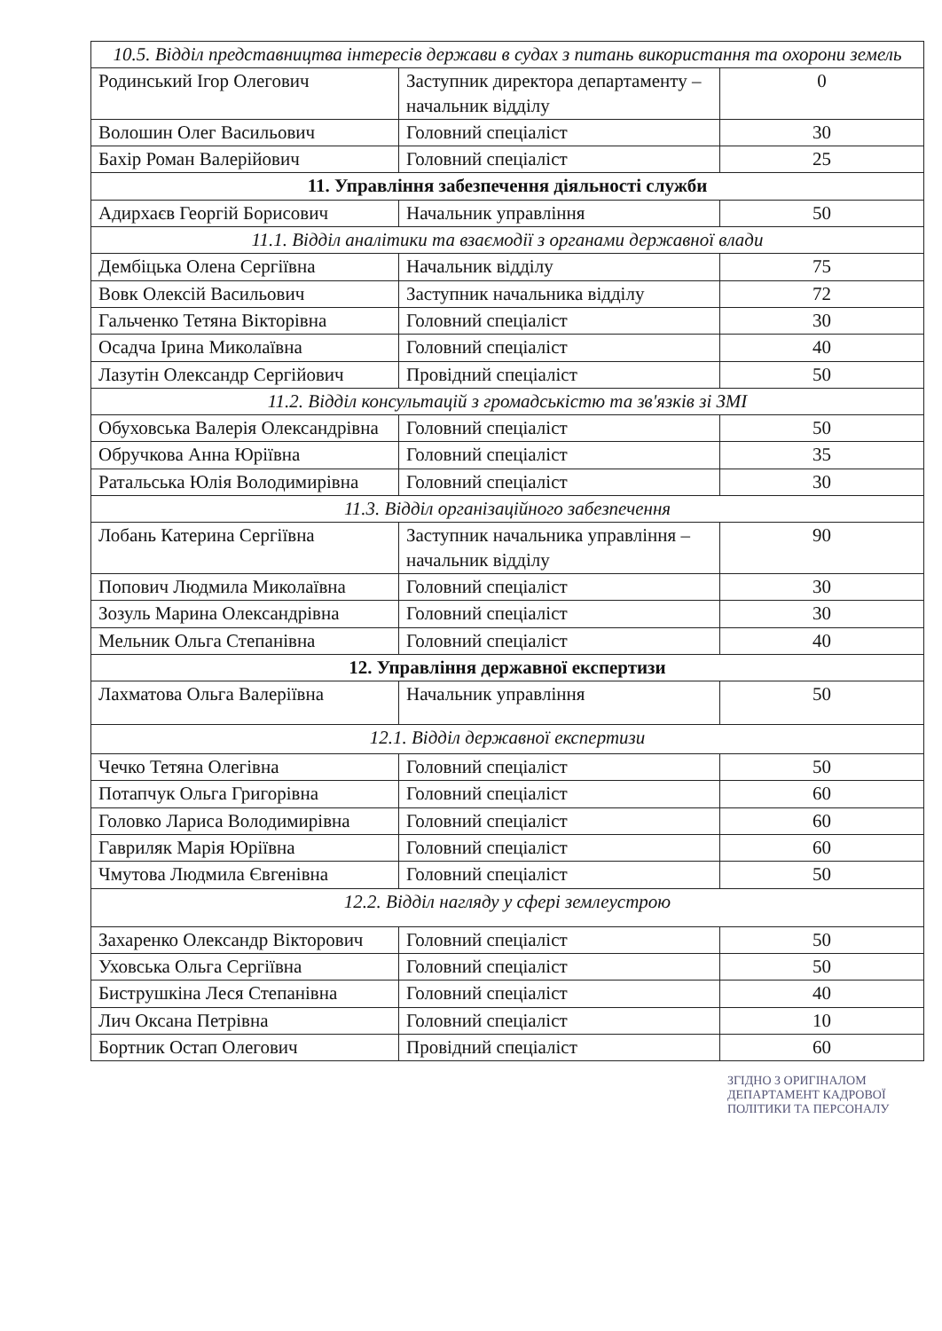| 10.5. Відділ представництва інтересів держави в судах з питань використання та охорони земель | | |
| Родинський Ігор Олегович | Заступник директора департаменту – начальник відділу | 0 |
| Волошин Олег Васильович | Головний спеціаліст | 30 |
| Бахір Роман Валерійович | Головний спеціаліст | 25 |
| 11. Управління забезпечення діяльності служби | | |
| Адирхаєв Георгій Борисович | Начальник управління | 50 |
| 11.1. Відділ аналітики та взаємодії з органами державної влади | | |
| Дембіцька Олена Сергіївна | Начальник відділу | 75 |
| Вовк Олексій Васильович | Заступник начальника відділу | 72 |
| Гальченко Тетяна Вікторівна | Головний спеціаліст | 30 |
| Осадча Ірина Миколаївна | Головний спеціаліст | 40 |
| Лазутін Олександр Сергійович | Провідний спеціаліст | 50 |
| 11.2. Відділ консультацій з громадськістю та зв'язків зі ЗМІ | | |
| Обуховська Валерія Олександрівна | Головний спеціаліст | 50 |
| Обручкова Анна Юріївна | Головний спеціаліст | 35 |
| Ратальська Юлія Володимирівна | Головний спеціаліст | 30 |
| 11.3. Відділ організаційного забезпечення | | |
| Лобань Катерина Сергіївна | Заступник начальника управління – начальник відділу | 90 |
| Попович Людмила Миколаївна | Головний спеціаліст | 30 |
| Зозуль Марина Олександрівна | Головний спеціаліст | 30 |
| Мельник Ольга Степанівна | Головний спеціаліст | 40 |
| 12. Управління державної експертизи | | |
| Лахматова Ольга Валеріївна | Начальник управління | 50 |
| 12.1. Відділ державної експертизи | | |
| Чечко Тетяна Олегівна | Головний спеціаліст | 50 |
| Потапчук Ольга Григорівна | Головний спеціаліст | 60 |
| Головко Лариса Володимирівна | Головний спеціаліст | 60 |
| Гавриляк Марія Юріївна | Головний спеціаліст | 60 |
| Чмутова Людмила Євгенівна | Головний спеціаліст | 50 |
| 12.2. Відділ нагляду у сфері землеустрою | | |
| Захаренко Олександр Вікторович | Головний спеціаліст | 50 |
| Уховська Ольга Сергіївна | Головний спеціаліст | 50 |
| Биструшкіна Леся Степанівна | Головний спеціаліст | 40 |
| Лич Оксана Петрівна | Головний спеціаліст | 10 |
| Бортник Остап Олегович | Провідний спеціаліст | 60 |
ЗГІДНО З ОРИГІНАЛОМ
ДЕПАРТАМЕНТ КАДРОВОЇ ПОЛІТИКИ ТА ПЕРСОНАЛУ